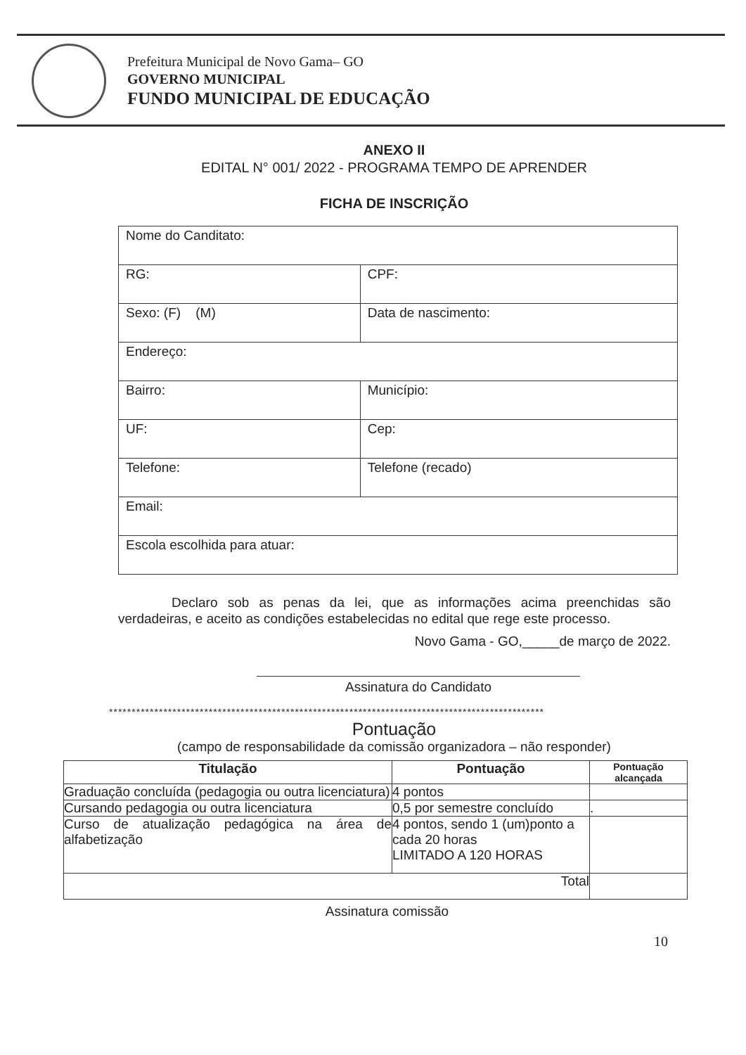Prefeitura Municipal de Novo Gama– GO
GOVERNO MUNICIPAL
FUNDO MUNICIPAL DE EDUCAÇÃO
ANEXO II
EDITAL N° 001/ 2022 - PROGRAMA TEMPO DE APRENDER
FICHA DE INSCRIÇÃO
| Nome do Canditato: | |
| RG: | CPF: |
| Sexo: (F) (M) | Data de nascimento: |
| Endereço: | |
| Bairro: | Município: |
| UF: | Cep: |
| Telefone: | Telefone (recado) |
| Email: | |
| Escola escolhida para atuar: | |
Declaro sob as penas da lei, que as informações acima preenchidas são verdadeiras, e aceito as condições estabelecidas no edital que rege este processo.
Novo Gama - GO,_____de março de 2022.
Assinatura do Candidato
************************************************************************************************
Pontuação
(campo de responsabilidade da comissão organizadora – não responder)
| Titulação | Pontuação | Pontuação alcançada |
| --- | --- | --- |
| Graduação concluída (pedagogia ou outra licenciatura) | 4 pontos | |
| Cursando pedagogia ou outra licenciatura | 0,5 por semestre concluído | . |
| Curso de atualização pedagógica na área de alfabetização | 4 pontos, sendo 1 (um)ponto a cada 20 horas LIMITADO A 120 HORAS | |
| Total | | |
Assinatura comissão
10